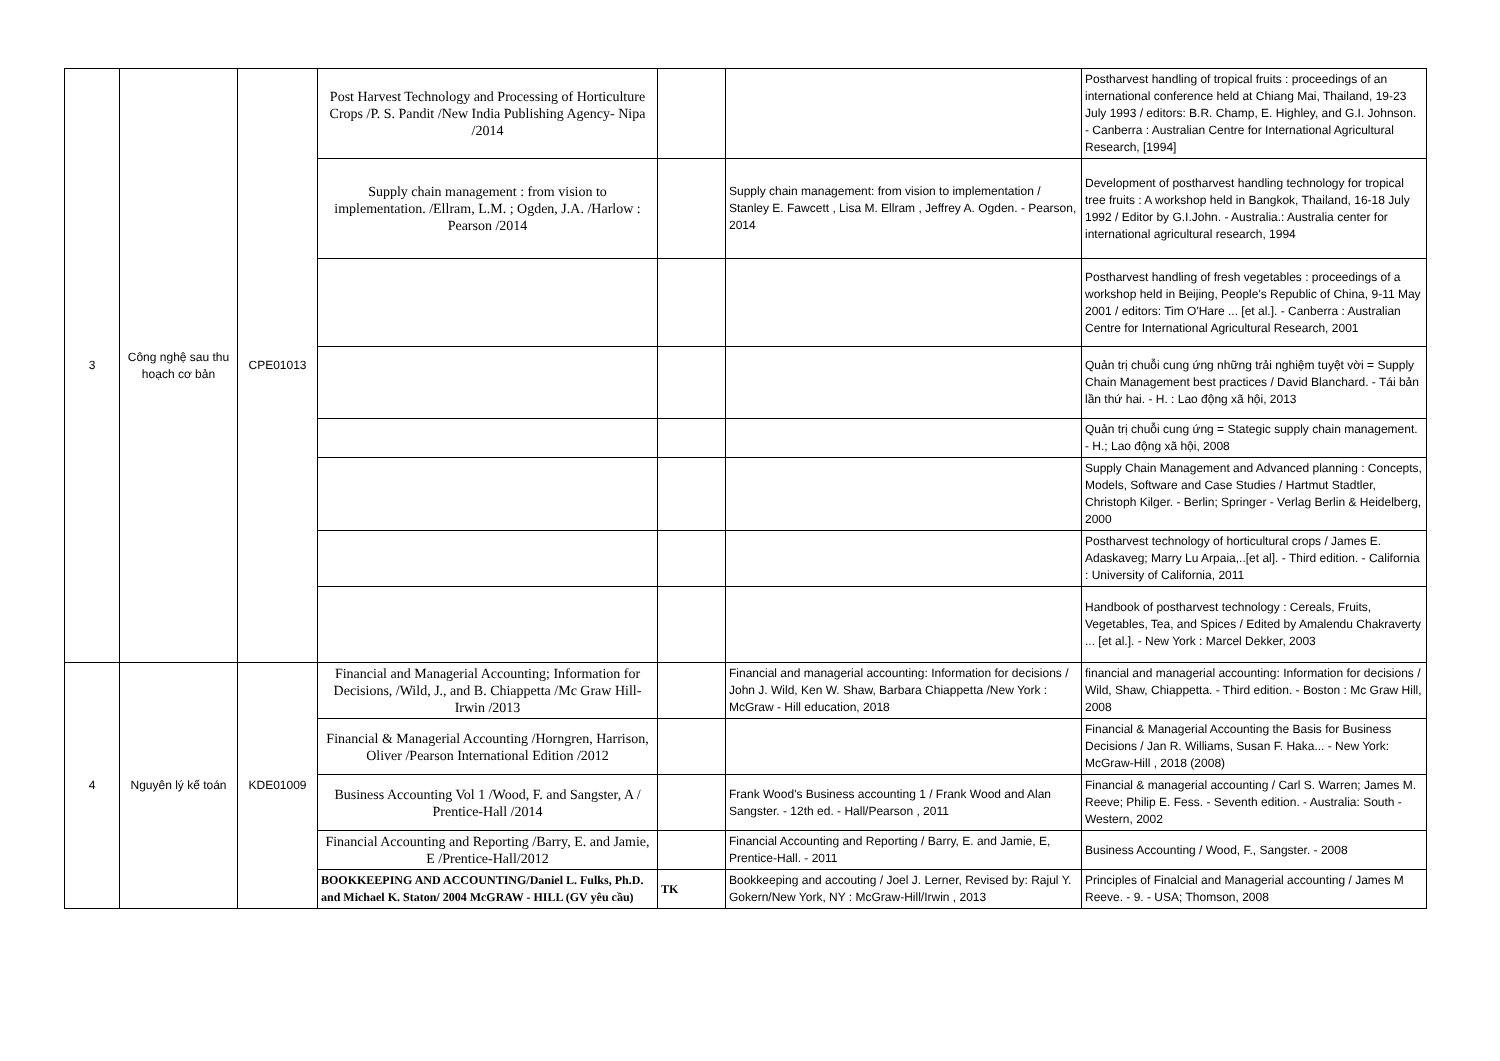| 3 | Công nghệ sau thu hoạch cơ bản | CPE01013 | Post Harvest Technology and Processing of Horticulture Crops /P. S. Pandit /New India Publishing Agency- Nipa /2014 | | | Postharvest handling of tropical fruits : proceedings of an international conference held at Chiang Mai, Thailand, 19-23 July 1993 / editors: B.R. Champ, E. Highley, and G.I. Johnson. - Canberra : Australian Centre for International Agricultural Research, [1994] |
| | | | Supply chain management : from vision to implementation. /Ellram, L.M. ; Ogden, J.A. /Harlow : Pearson /2014 | | Supply chain management: from vision to implementation / Stanley E. Fawcett , Lisa M. Ellram , Jeffrey A. Ogden. - Pearson, 2014 | Development of postharvest handling technology for tropical tree fruits : A workshop held in Bangkok, Thailand, 16-18 July 1992 / Editor by G.I.John. - Australia.: Australia center for international agricultural research, 1994 |
| | | | | | | Postharvest handling of fresh vegetables : proceedings of a workshop held in Beijing, People's Republic of China, 9-11 May 2001 / editors: Tim O'Hare ... [et al.]. - Canberra : Australian Centre for International Agricultural Research, 2001 |
| | | | | | | Quản trị chuỗi cung ứng những trải nghiệm tuyệt vời = Supply Chain Management best practices / David Blanchard. - Tái bản lần thứ hai. - H. : Lao động xã hội, 2013 |
| | | | | | | Quản trị chuỗi cung ứng = Stategic supply chain management. - H.; Lao động xã hội, 2008 |
| | | | | | | Supply Chain Management and Advanced planning : Concepts, Models, Software and Case Studies / Hartmut Stadtler, Christoph Kilger. - Berlin; Springer - Verlag Berlin & Heidelberg, 2000 |
| | | | | | | Postharvest technology of horticultural crops / James E. Adaskaveg; Marry Lu Arpaia,..[et al]. - Third edition. - California : University of California, 2011 |
| | | | | | | Handbook of postharvest technology : Cereals, Fruits, Vegetables, Tea, and Spices / Edited by Amalendu Chakraverty ... [et al.]. - New York : Marcel Dekker, 2003 |
| 4 | Nguyên lý kế toán | KDE01009 | Financial and Managerial Accounting; Information for Decisions, /Wild, J., and B. Chiappetta /Mc Graw Hill-Irwin /2013 | | Financial and managerial accounting: Information for decisions / John J. Wild, Ken W. Shaw, Barbara Chiappetta /New York : McGraw - Hill education, 2018 | financial and managerial accounting: Information for decisions / Wild, Shaw, Chiappetta. - Third edition. - Boston : Mc Graw Hill, 2008 |
| | | | Financial & Managerial Accounting /Horngren, Harrison, Oliver /Pearson International Edition /2012 | | | Financial & Managerial Accounting the Basis for Business Decisions / Jan R. Williams, Susan F. Haka... - New York: McGraw-Hill , 2018 (2008) |
| | | | Business Accounting Vol 1 /Wood, F. and Sangster, A / Prentice-Hall /2014 | | Frank Wood's Business accounting 1 / Frank Wood and Alan Sangster. - 12th ed. - Hall/Pearson , 2011 | Financial & managerial accounting / Carl S. Warren; James M. Reeve; Philip E. Fess. - Seventh edition. - Australia: South - Western, 2002 |
| | | | Financial Accounting and Reporting /Barry, E. and Jamie, E /Prentice-Hall/2012 | | Financial Accounting and Reporting / Barry, E. and Jamie, E, Prentice-Hall. - 2011 | Business Accounting / Wood, F., Sangster. - 2008 |
| | | | BOOKKEEPING AND ACCOUNTING/Daniel L. Fulks, Ph.D. and Michael K. Staton/ 2004 McGRAW - HILL (GV yêu cầu) | TK | Bookkeeping and accouting / Joel J. Lerner, Revised by: Rajul Y. Gokern/New York, NY : McGraw-Hill/Irwin , 2013 | Principles of Finalcial and Managerial accounting / James M Reeve. - 9. - USA; Thomson, 2008 |